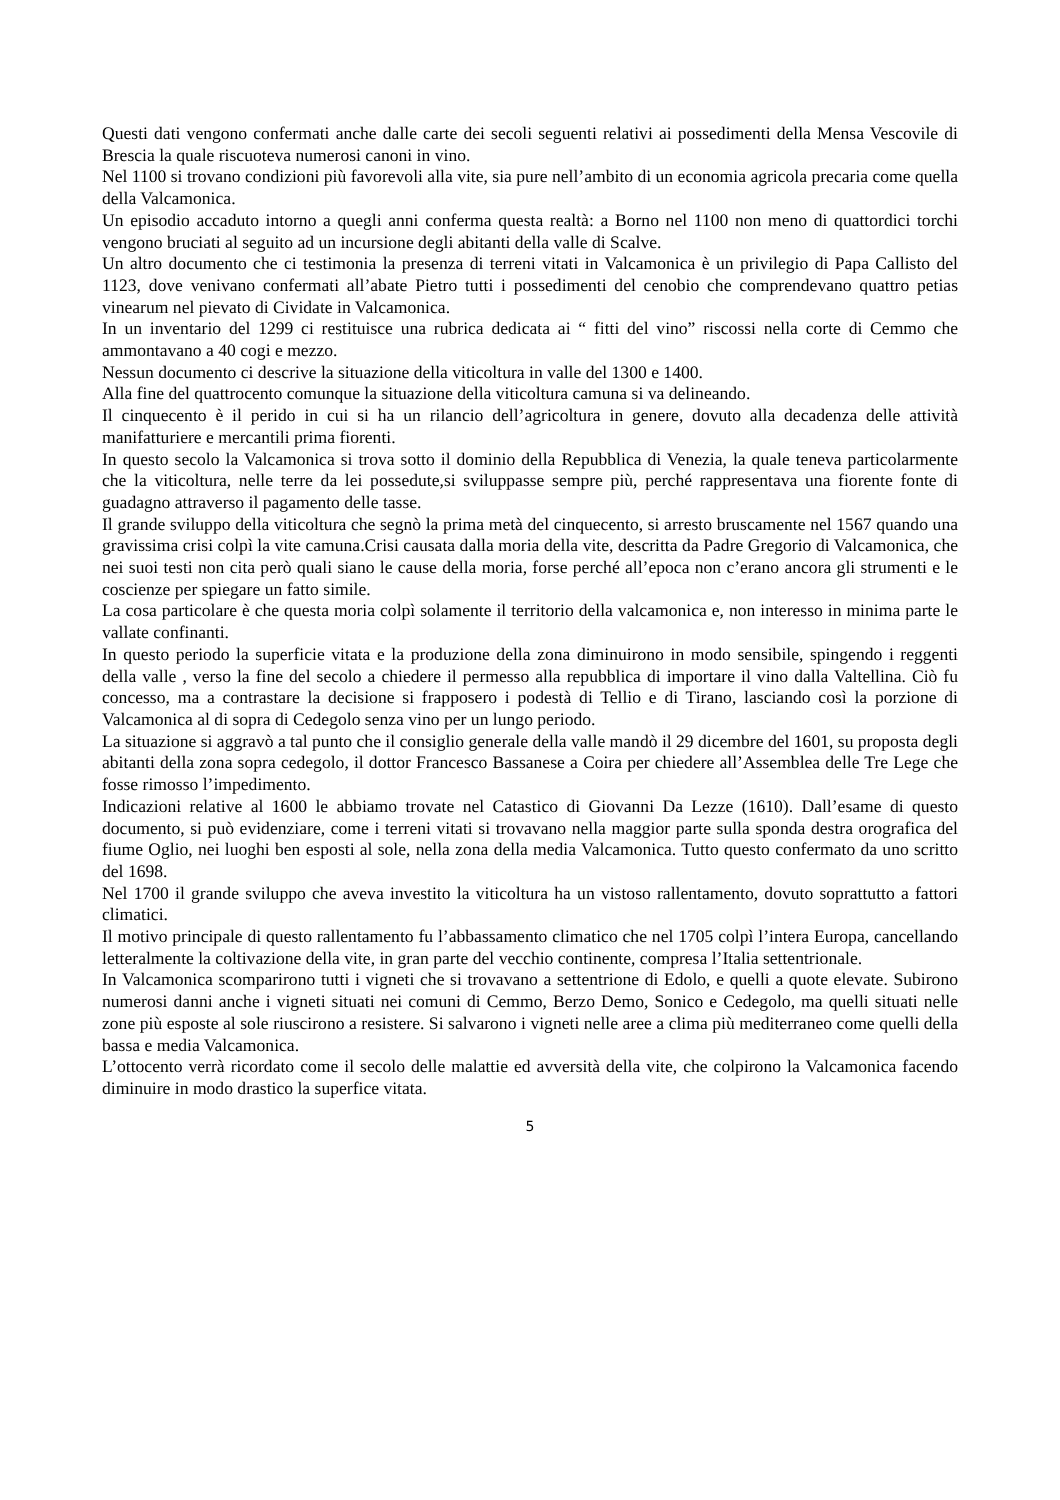Questi dati vengono confermati anche dalle carte dei secoli seguenti relativi ai possedimenti della Mensa Vescovile di Brescia la quale riscuoteva numerosi canoni in vino.
Nel 1100 si trovano condizioni più favorevoli alla vite, sia pure nell’ambito di un economia agricola precaria come quella della Valcamonica.
Un episodio accaduto intorno a quegli anni conferma questa realtà: a Borno nel 1100 non meno di quattordici torchi vengono bruciati al seguito ad un incursione degli abitanti della valle di Scalve.
Un altro documento che ci testimonia la presenza di terreni vitati in Valcamonica è un privilegio di Papa Callisto del 1123, dove venivano confermati all’abate Pietro tutti i possedimenti del cenobio che comprendevano quattro petias vinearum nel pievato di Cividate in Valcamonica.
In un inventario del 1299 ci restituisce una rubrica dedicata ai “ fitti del vino” riscossi nella corte di Cemmo che ammontavano a 40 cogi e mezzo.
Nessun documento ci descrive la situazione della viticoltura in valle del 1300 e 1400.
Alla fine del quattrocento comunque la situazione della viticoltura camuna si va delineando.
Il cinquecento è il perido in cui si ha un rilancio dell’agricoltura in genere, dovuto alla decadenza delle attività manifatturiere e mercantili prima fiorenti.
In questo secolo la Valcamonica si trova sotto il dominio della Repubblica di Venezia, la quale teneva particolarmente che la viticoltura, nelle terre da lei possedute,si sviluppasse sempre più, perché rappresentava una fiorente fonte di guadagno attraverso il pagamento delle tasse.
Il grande sviluppo della viticoltura che segnò la prima metà del cinquecento, si arresto bruscamente nel 1567 quando una gravissima crisi colpì la vite camuna.Crisi causata dalla moria della vite, descritta da Padre Gregorio di Valcamonica, che nei suoi testi non cita però quali siano le cause della moria, forse perché all’epoca non c’erano ancora gli strumenti e le coscienze per spiegare un fatto simile.
La cosa particolare è che questa moria colpì solamente il territorio della valcamonica e, non interesso in minima parte le vallate confinanti.
In questo periodo la superficie vitata e la produzione della zona diminuirono in modo sensibile, spingendo i reggenti della valle , verso la fine del secolo a chiedere il permesso alla repubblica di importare il vino dalla Valtellina. Ciò fu concesso, ma a contrastare la decisione si frapposero i podestà di Tellio e di Tirano, lasciando così la porzione di Valcamonica al di sopra di Cedegolo senza vino per un lungo periodo.
La situazione si aggravò a tal punto che il consiglio generale della valle mandò il 29 dicembre del 1601, su proposta degli abitanti della zona sopra cedegolo, il dottor Francesco Bassanese a Coira per chiedere all’Assemblea delle Tre Lege che fosse rimosso l’impedimento.
Indicazioni relative al 1600 le abbiamo trovate nel Catastico di Giovanni Da Lezze (1610). Dall’esame di questo documento, si può evidenziare, come i terreni vitati si trovavano nella maggior parte sulla sponda destra orografica del fiume Oglio, nei luoghi ben esposti al sole, nella zona della media Valcamonica. Tutto questo confermato da uno scritto del 1698.
Nel 1700 il grande sviluppo che aveva investito la viticoltura ha un vistoso rallentamento, dovuto soprattutto a fattori climatici.
Il motivo principale di questo rallentamento fu l’abbassamento climatico che nel 1705 colpì l’intera Europa, cancellando letteralmente la coltivazione della vite, in gran parte del vecchio continente, compresa l’Italia settentrionale.
In Valcamonica scomparirono tutti i vigneti che si trovavano a settentrione di Edolo, e quelli a quote elevate. Subirono numerosi danni anche i vigneti situati nei comuni di Cemmo, Berzo Demo, Sonico e Cedegolo, ma quelli situati nelle zone più esposte al sole riuscirono a resistere. Si salvarono i vigneti nelle aree a clima più mediterraneo come quelli della bassa e media Valcamonica.
L’ottocento verrà ricordato come il secolo delle malattie ed avversità della vite, che colpirono la Valcamonica facendo diminuire in modo drastico la superfice vitata.
5